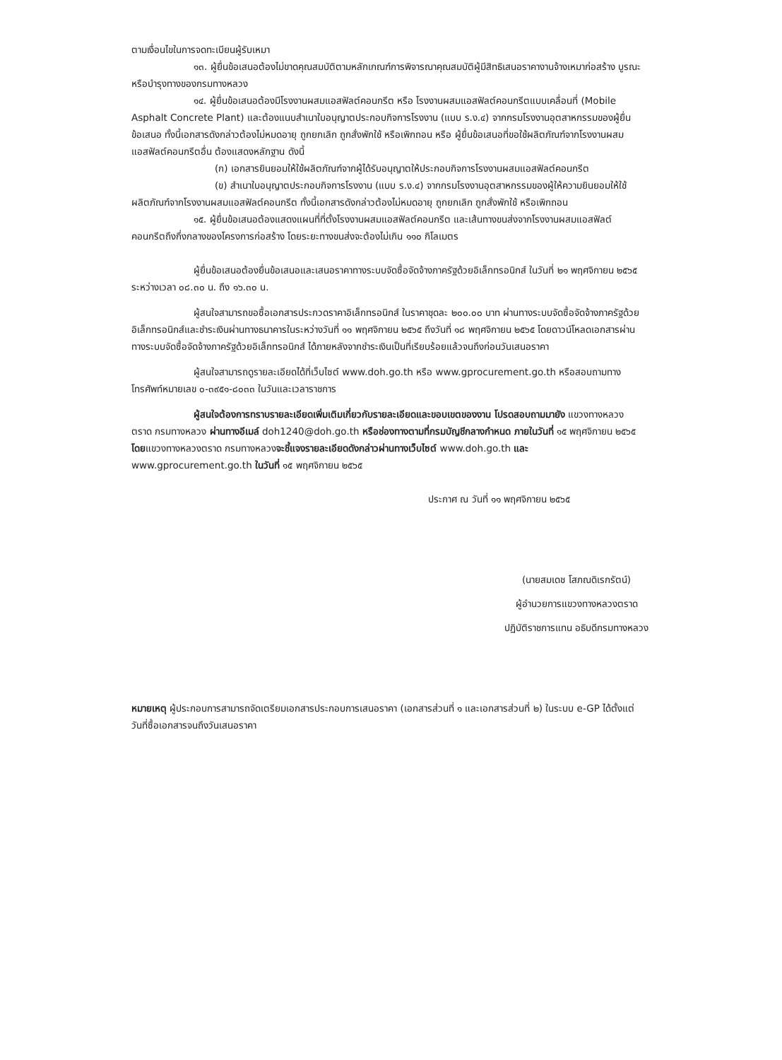ตามเงื่อนไขในการจดทะเบียนผู้รับเหมา
๑๓. ผู้ยื่นข้อเสนอต้องไม่ขาดคุณสมบัติตามหลักเกณฑ์การพิจารณาคุณสมบัติผู้มีสิทธิเสนอราคางานจ้างเหมาก่อสร้าง บูรณะ หรือบำรุงทางของกรมทางหลวง
๑๔. ผู้ยื่นข้อเสนอต้องมีโรงงานผสมแอสฟัลต์คอนกรีต หรือ โรงงานผสมแอสฟัลต์คอนกรีตแบบเคลื่อนที่ (Mobile Asphalt Concrete Plant) และต้องแนบสำเนาใบอนุญาตประกอบกิจการโรงงาน (แบบ ร.ง.๔) จากกรมโรงงานอุตสาหกรรมของผู้ยื่นข้อเสนอ ทั้งนี้เอกสารดังกล่าวต้องไม่หมดอายุ ถูกยกเลิก ถูกสั่งพักใช้ หรือเพิกถอน หรือ ผู้ยื่นข้อเสนอที่ขอใช้ผลิตภัณฑ์จากโรงงานผสมแอสฟัลต์คอนกรีตอื่น ต้องแสดงหลักฐาน ดังนี้
(ก) เอกสารยินยอมให้ใช้ผลิตภัณฑ์จากผู้ได้รับอนุญาตให้ประกอบกิจการโรงงานผสมแอสฟัลต์คอนกรีต
(ข) สำเนาใบอนุญาตประกอบกิจการโรงงาน (แบบ ร.ง.๔) จากกรมโรงงานอุตสาหกรรมของผู้ให้ความยินยอมให้ใช้ผลิตภัณฑ์จากโรงงานผสมแอสฟัลต์คอนกรีต ทั้งนี้เอกสารดังกล่าวต้องไม่หมดอายุ ถูกยกเลิก ถูกสั่งพักใช้ หรือเพิกถอน
๑๕. ผู้ยื่นข้อเสนอต้องแสดงแผนที่ที่ตั้งโรงงานผสมแอสฟัลต์คอนกรีต และเส้นทางขนส่งจากโรงงานผสมแอสฟัลต์คอนกรีตถึงกึ่งกลางของโครงการก่อสร้าง โดยระยะทางขนส่งจะต้องไม่เกิน ๑๑๐ กิโลเมตร
ผู้ยื่นข้อเสนอต้องยื่นข้อเสนอและเสนอราคาทางระบบจัดซื้อจัดจ้างภาครัฐด้วยอิเล็กทรอนิกส์ ในวันที่ ๒๑ พฤศจิกายน ๒๕๖๕ ระหว่างเวลา ๐๘.๓๐ น. ถึง ๑๖.๓๐ น.
ผู้สนใจสามารถขอซื้อเอกสารประกวดราคาอิเล็กทรอนิกส์ ในราคาชุดละ ๒๐๐.๐๐ บาท ผ่านทางระบบจัดซื้อจัดจ้างภาครัฐด้วยอิเล็กทรอนิกส์และชำระเงินผ่านทางธนาคารในระหว่างวันที่ ๑๑ พฤศจิกายน ๒๕๖๕ ถึงวันที่ ๑๘ พฤศจิกายน ๒๕๖๕ โดยดาวน์โหลดเอกสารผ่านทางระบบจัดซื้อจัดจ้างภาครัฐด้วยอิเล็กทรอนิกส์ ได้ภายหลังจากชำระเงินเป็นที่เรียบร้อยแล้วจนถึงก่อนวันเสนอราคา
ผู้สนใจสามารถดูรายละเอียดได้ที่เว็บไซต์ www.doh.go.th หรือ www.gprocurement.go.th หรือสอบถามทางโทรศัพท์หมายเลข ๐-๓๙๕๑-๘๐๓๓ ในวันและเวลาราชการ
ผู้สนใจต้องการทราบรายละเอียดเพิ่มเติมเกี่ยวกับรายละเอียดและขอบเขตของงาน โปรดสอบถามมายัง แขวงทางหลวงตราด กรมทางหลวง ผ่านทางอีเมล์ doh1240@doh.go.th หรือช่องทางตามที่กรมบัญชีกลางกำหนด ภายในวันที่ ๑๕ พฤศจิกายน ๒๕๖๕ โดยแขวงทางหลวงตราด กรมทางหลวงจะชี้แจงรายละเอียดดังกล่าวผ่านทางเว็บไซต์ www.doh.go.th และ www.gprocurement.go.th ในวันที่ ๑๕ พฤศจิกายน ๒๕๖๕
ประกาศ ณ วันที่ ๑๑ พฤศจิกายน ๒๕๖๕
(นายสมเดช โสภณดิเรกรัตน์)
ผู้อำนวยการแขวงทางหลวงตราด
ปฏิบัติราชการแทน อธิบดีกรมทางหลวง
หมายเหตุ ผู้ประกอบการสามารถจัดเตรียมเอกสารประกอบการเสนอราคา (เอกสารส่วนที่ ๑ และเอกสารส่วนที่ ๒) ในระบบ e-GP ได้ตั้งแต่วันที่ซื้อเอกสารจนถึงวันเสนอราคา